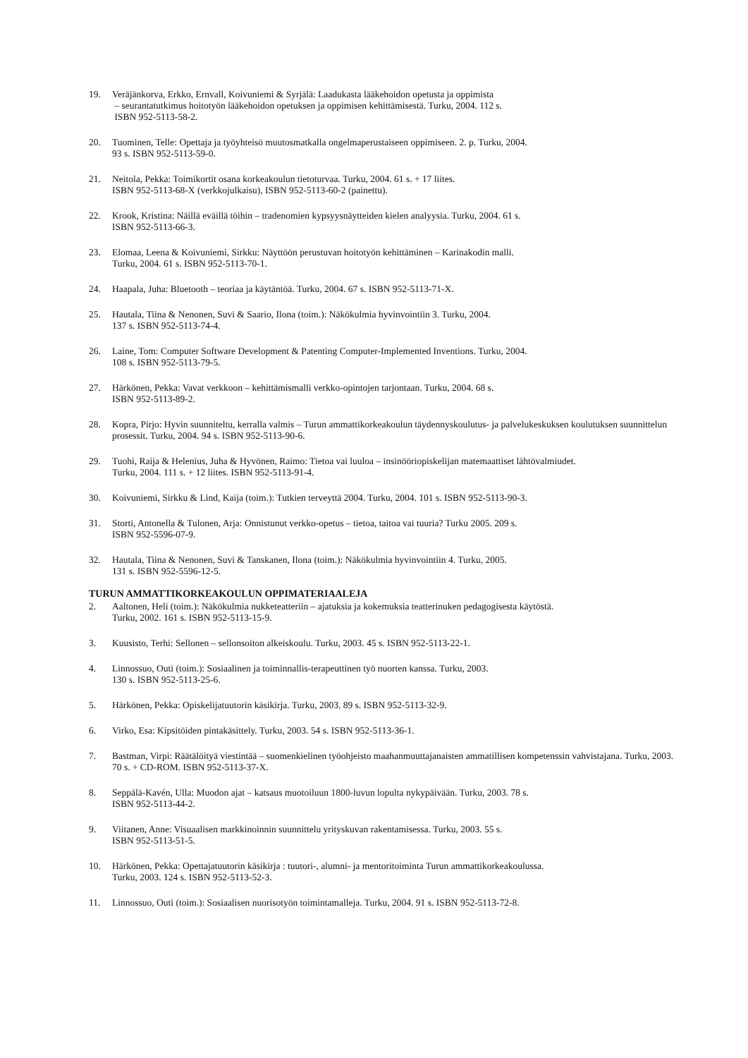19. Veräjänkorva, Erkko, Ernvall, Koivuniemi & Syrjälä: Laadukasta lääkehoidon opetusta ja oppimista
– seurantatutkimus hoitotyön lääkehoidon opetuksen ja oppimisen kehittämisestä. Turku, 2004. 112 s.
ISBN 952-5113-58-2.
20. Tuominen, Telle: Opettaja ja työyhteisö muutosmatkalla ongelmaperustaiseen oppimiseen. 2. p. Turku, 2004.
93 s. ISBN 952-5113-59-0.
21. Neitola, Pekka: Toimikortit osana korkeakoulun tietoturvaa. Turku, 2004. 61 s. + 17 liites.
ISBN 952-5113-68-X (verkkojulkaisu), ISBN 952-5113-60-2 (painettu).
22. Krook, Kristina: Näillä eväillä töihin – tradenomien kypsyysnäytteiden kielen analyysia. Turku, 2004. 61 s.
ISBN 952-5113-66-3.
23. Elomaa, Leena & Koivuniemi, Sirkku: Näyttöön perustuvan hoitotyön kehittäminen – Karinakodin malli.
Turku, 2004. 61 s. ISBN 952-5113-70-1.
24. Haapala, Juha: Bluetooth – teoriaa ja käytäntöä. Turku, 2004. 67 s. ISBN 952-5113-71-X.
25. Hautala, Tiina & Nenonen, Suvi & Saario, Ilona (toim.): Näkökulmia hyvinvointiin 3. Turku, 2004.
137 s. ISBN 952-5113-74-4.
26. Laine, Tom: Computer Software Development & Patenting Computer-Implemented Inventions. Turku, 2004.
108 s. ISBN 952-5113-79-5.
27. Härkönen, Pekka: Vavat verkkoon – kehittämismalli verkko-opintojen tarjontaan. Turku, 2004. 68 s.
ISBN 952-5113-89-2.
28. Kopra, Pirjo: Hyvin suunniteltu, kerralla valmis – Turun ammattikorkeakoulun täydennyskoulutus- ja palvelukeskuksen koulutuksen suunnittelun prosessit. Turku, 2004. 94 s. ISBN 952-5113-90-6.
29. Tuohi, Raija & Helenius, Juha & Hyvönen, Raimo: Tietoa vai luuloa – insinööriopiskelijan matemaattiset lähtövalmiudet.
Turku, 2004. 111 s. + 12 liites. ISBN 952-5113-91-4.
30. Koivuniemi, Sirkku & Lind, Kaija (toim.): Tutkien terveyttä 2004. Turku, 2004. 101 s. ISBN 952-5113-90-3.
31. Storti, Antonella & Tulonen, Arja: Onnistunut verkko-opetus – tietoa, taitoa vai tuuria? Turku 2005. 209 s.
ISBN 952-5596-07-9.
32. Hautala, Tiina & Nenonen, Suvi & Tanskanen, Ilona (toim.): Näkökulmia hyvinvointiin 4. Turku, 2005.
131 s. ISBN 952-5596-12-5.
TURUN AMMATTIKORKEAKOULUN OPPIMATERIAALEJA
2. Aaltonen, Heli (toim.): Näkökulmia nukketeatteriin – ajatuksia ja kokemuksia teatterinuken pedagogisesta käytöstä.
Turku, 2002. 161 s. ISBN 952-5113-15-9.
3. Kuusisto, Terhi: Sellonen – sellonsoiton alkeiskoulu. Turku, 2003. 45 s. ISBN 952-5113-22-1.
4. Linnossuo, Outi (toim.): Sosiaalinen ja toiminnallis-terapeuttinen työ nuorten kanssa. Turku, 2003.
130 s. ISBN 952-5113-25-6.
5. Härkönen, Pekka: Opiskelijatuutorin käsikirja. Turku, 2003. 89 s. ISBN 952-5113-32-9.
6. Virko, Esa: Kipsitöiden pintakäsittely. Turku, 2003. 54 s. ISBN 952-5113-36-1.
7. Bastman, Virpi: Räätälöityä viestintää – suomenkielinen työohjeisto maahanmuuttajanaisten ammatillisen kompetenssin vahvistajana. Turku, 2003. 70 s. + CD-ROM. ISBN 952-5113-37-X.
8. Seppälä-Kavén, Ulla: Muodon ajat – katsaus muotoiluun 1800-luvun lopulta nykypäivään. Turku, 2003. 78 s.
ISBN 952-5113-44-2.
9. Viitanen, Anne: Visuaalisen markkinoinnin suunnittelu yrityskuvan rakentamisessa. Turku, 2003. 55 s.
ISBN 952-5113-51-5.
10. Härkönen, Pekka: Opettajatuutorin käsikirja : tuutori-, alumni- ja mentoritoiminta Turun ammattikorkeakoulussa.
Turku, 2003. 124 s. ISBN 952-5113-52-3.
11. Linnossuo, Outi (toim.): Sosiaalisen nuorisotyön toimintamalleja. Turku, 2004. 91 s. ISBN 952-5113-72-8.